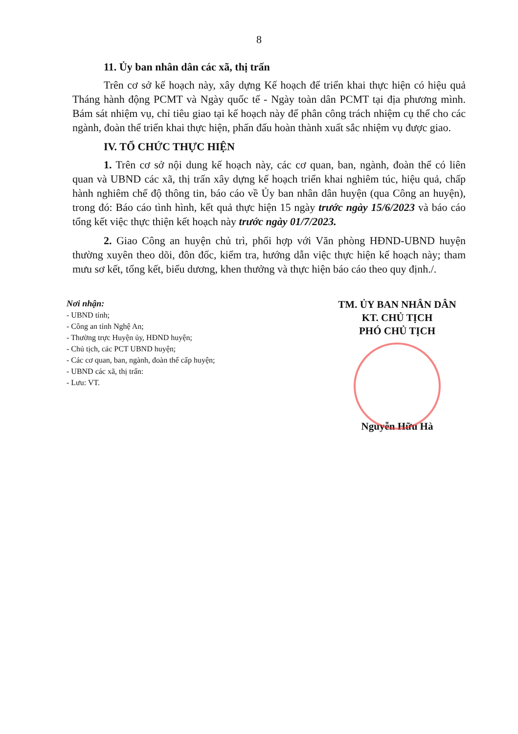8
11. Ủy ban nhân dân các xã, thị trấn
Trên cơ sở kế hoạch này, xây dựng Kế hoạch để triển khai thực hiện có hiệu quả Tháng hành động PCMT và Ngày quốc tế - Ngày toàn dân PCMT tại địa phương mình. Bám sát nhiệm vụ, chỉ tiêu giao tại kế hoạch này để phân công trách nhiệm cụ thể cho các ngành, đoàn thể triển khai thực hiện, phấn đấu hoàn thành xuất sắc nhiệm vụ được giao.
IV. TỔ CHỨC THỰC HIỆN
1. Trên cơ sở nội dung kế hoạch này, các cơ quan, ban, ngành, đoàn thể có liên quan và UBND các xã, thị trấn xây dựng kế hoạch triển khai nghiêm túc, hiệu quả, chấp hành nghiêm chế độ thông tin, báo cáo về Ủy ban nhân dân huyện (qua Công an huyện), trong đó: Báo cáo tình hình, kết quả thực hiện 15 ngày trước ngày 15/6/2023 và báo cáo tổng kết việc thực thiện kết hoạch này trước ngày 01/7/2023.
2. Giao Công an huyện chủ trì, phối hợp với Văn phòng HĐND-UBND huyện thường xuyên theo dõi, đôn đốc, kiểm tra, hướng dẫn việc thực hiện kế hoạch này; tham mưu sơ kết, tổng kết, biểu dương, khen thưởng và thực hiện báo cáo theo quy định./.
Nơi nhận:
- UBND tỉnh;
- Công an tỉnh Nghệ An;
- Thường trực Huyện ủy, HĐND huyện;
- Chủ tịch, các PCT UBND huyện;
- Các cơ quan, ban, ngành, đoàn thể cấp huyện;
- UBND các xã, thị trấn:
- Lưu: VT.
TM. ỦY BAN NHÂN DÂN
KT. CHỦ TỊCH
PHÓ CHỦ TỊCH
Nguyễn Hữu Hà